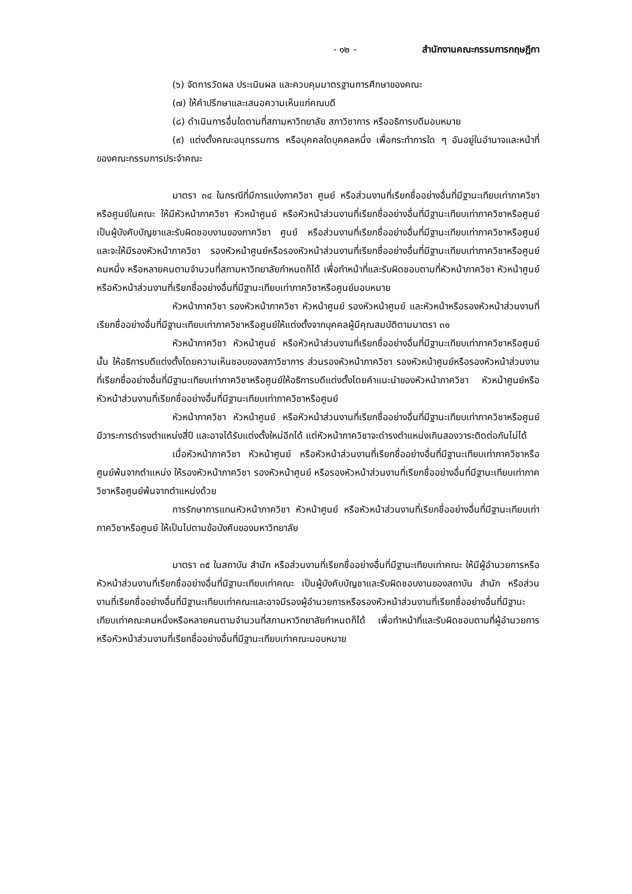- ๑๒ - สำนักงานคณะกรรมการกฤษฎีกา
(๖) จัดการวัดผล ประเมินผล และควบคุมมาตรฐานการศึกษาของคณะ
(๗) ให้คำปรึกษาและเสนอความเห็นแก่คณบดี
(๘) ดำเนินการอื่นใดตามที่สภามหาวิทยาลัย สภาวิชาการ หรืออธิการบดีมอบหมาย
(๙) แต่งตั้งคณะอนุกรรมการ หรือบุคคลใดบุคคลหนึ่ง เพื่อกระทำการใด ๆ อันอยู่ในอำนาจและหน้าที่ของคณะกรรมการประจำคณะ
มาตรา ๓๔ ในกรณีที่มีการแบ่งภาควิชา ศูนย์ หรือส่วนงานที่เรียกชื่ออย่างอื่นที่มีฐานะเทียบเท่าภาควิชาหรือศูนย์ในคณะ ให้มีหัวหน้าภาควิชา หัวหน้าศูนย์ หรือหัวหน้าส่วนงานที่เรียกชื่ออย่างอื่นที่มีฐานะเทียบเท่าภาควิชาหรือศูนย์เป็นผู้บังคับบัญชาและรับผิดชอบงานของภาควิชา ศูนย์ หรือส่วนงานที่เรียกชื่ออย่างอื่นที่มีฐานะเทียบเท่าภาควิชาหรือศูนย์ และจะให้มีรองหัวหน้าภาควิชา รองหัวหน้าศูนย์หรือรองหัวหน้าส่วนงานที่เรียกชื่ออย่างอื่นที่มีฐานะเทียบเท่าภาควิชาหรือศูนย์คนหนึ่ง หรือหลายคนตามจำนวนที่สภามหาวิทยาลัยกำหนดก็ได้ เพื่อทำหน้าที่และรับผิดชอบตามที่หัวหน้าภาควิชา หัวหน้าศูนย์ หรือหัวหน้าส่วนงานที่เรียกชื่ออย่างอื่นที่มีฐานะเทียบเท่าภาควิชาหรือศูนย์มอบหมาย
หัวหน้าภาควิชา รองหัวหน้าภาควิชา หัวหน้าศูนย์ รองหัวหน้าศูนย์ และหัวหน้าหรือรองหัวหน้าส่วนงานที่เรียกชื่ออย่างอื่นที่มีฐานะเทียบเท่าภาควิชาหรือศูนย์ให้แต่งตั้งจากบุคคลผู้มีคุณสมบัติตามมาตรา ๓๑
หัวหน้าภาควิชา หัวหน้าศูนย์ หรือหัวหน้าส่วนงานที่เรียกชื่ออย่างอื่นที่มีฐานะเทียบเท่าภาควิชาหรือศูนย์นั้น ให้อธิการบดีแต่งตั้งโดยความเห็นชอบของสภาวิชาการ ส่วนรองหัวหน้าภาควิชา รองหัวหน้าศูนย์หรือรองหัวหน้าส่วนงานที่เรียกชื่ออย่างอื่นที่มีฐานะเทียบเท่าภาควิชาหรือศูนย์ให้อธิการบดีแต่งตั้งโดยคำแนะนำของหัวหน้าภาควิชา หัวหน้าศูนย์หรือหัวหน้าส่วนงานที่เรียกชื่ออย่างอื่นที่มีฐานะเทียบเท่าภาควิชาหรือศูนย์
หัวหน้าภาควิชา หัวหน้าศูนย์ หรือหัวหน้าส่วนงานที่เรียกชื่ออย่างอื่นที่มีฐานะเทียบเท่าภาควิชาหรือศูนย์ มีวาระการดำรงตำแหน่งสี่ปี และอาจได้รับแต่งตั้งใหม่อีกได้ แต่หัวหน้าภาควิชาจะดำรงตำแหน่งเกินสองวาระติดต่อกันไม่ได้
เมื่อหัวหน้าภาควิชา หัวหน้าศูนย์ หรือหัวหน้าส่วนงานที่เรียกชื่ออย่างอื่นที่มีฐานะเทียบเท่าภาควิชาหรือศูนย์พ้นจากตำแหน่ง ให้รองหัวหน้าภาควิชา รองหัวหน้าศูนย์ หรือรองหัวหน้าส่วนงานที่เรียกชื่ออย่างอื่นที่มีฐานะเทียบเท่าภาควิชาหรือศูนย์พ้นจากตำแหน่งด้วย
การรักษาการแทนหัวหน้าภาควิชา หัวหน้าศูนย์ หรือหัวหน้าส่วนงานที่เรียกชื่ออย่างอื่นที่มีฐานะเทียบเท่าภาควิชาหรือศูนย์ ให้เป็นไปตามข้อบังคับของมหาวิทยาลัย
มาตรา ๓๕ ในสถาบัน สำนัก หรือส่วนงานที่เรียกชื่ออย่างอื่นที่มีฐานะเทียบเท่าคณะ ให้มีผู้อำนวยการหรือหัวหน้าส่วนงานที่เรียกชื่ออย่างอื่นที่มีฐานะเทียบเท่าคณะ เป็นผู้บังคับบัญชาและรับผิดชอบงานของสถาบัน สำนัก หรือส่วนงานที่เรียกชื่ออย่างอื่นที่มีฐานะเทียบเท่าคณะและอาจมีรองผู้อำนวยการหรือรองหัวหน้าส่วนงานที่เรียกชื่ออย่างอื่นที่มีฐานะเทียบเท่าคณะคนหนึ่งหรือหลายคนตามจำนวนที่สภามหาวิทยาลัยกำหนดก็ได้ เพื่อทำหน้าที่และรับผิดชอบตามที่ผู้อำนวยการหรือหัวหน้าส่วนงานที่เรียกชื่ออย่างอื่นที่มีฐานะเทียบเท่าคณะมอบหมาย